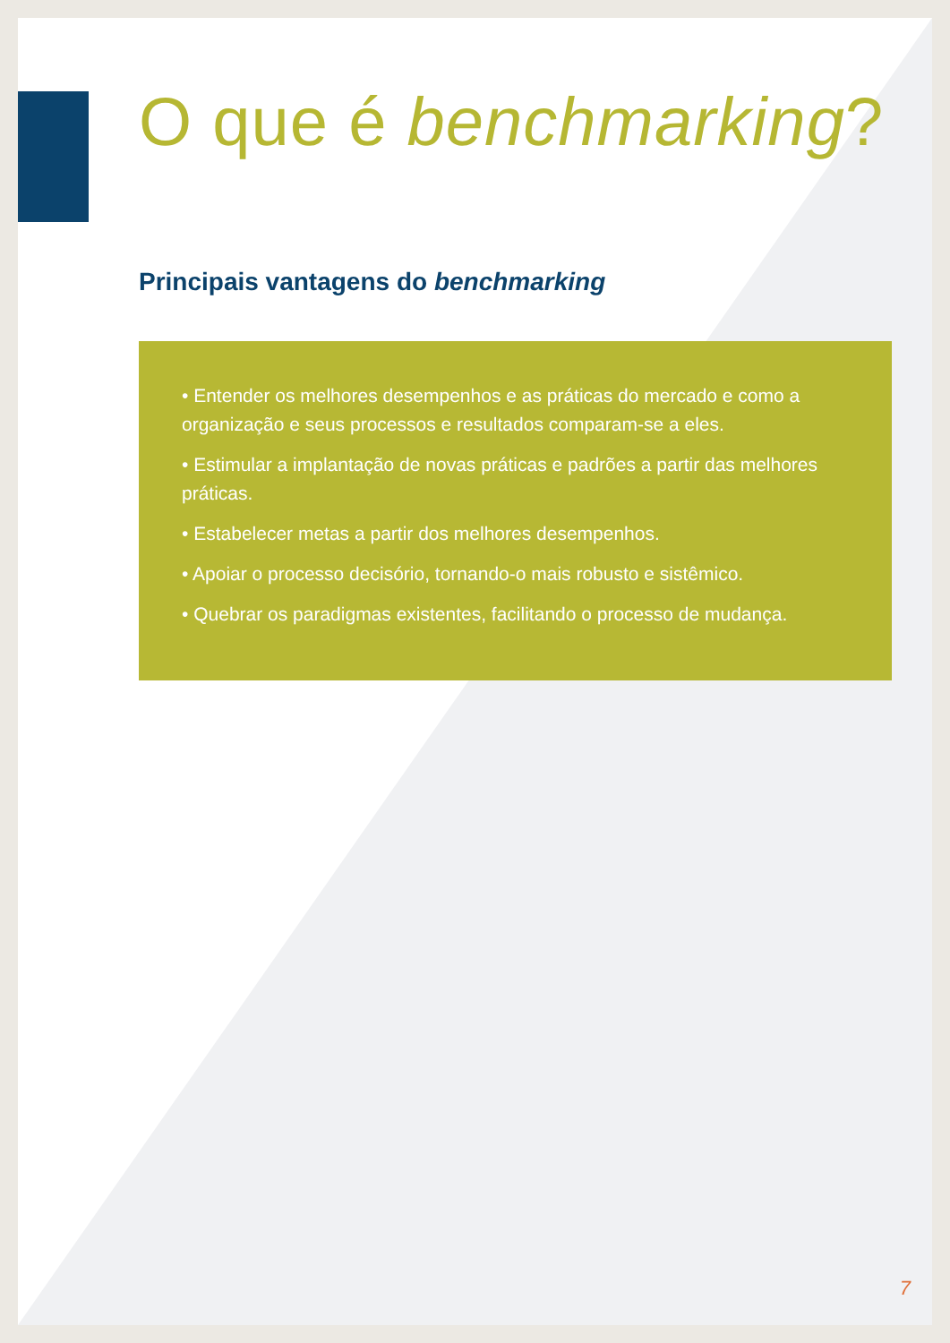O que é benchmarking?
Principais vantagens do benchmarking
• Entender os melhores desempenhos e as práticas do mercado e como a organização e seus processos e resultados comparam-se a eles.
• Estimular a implantação de novas práticas e padrões a partir das melhores práticas.
• Estabelecer metas a partir dos melhores desempenhos.
• Apoiar o processo decisório, tornando-o mais robusto e sistêmico.
• Quebrar os paradigmas existentes, facilitando o processo de mudança.
7